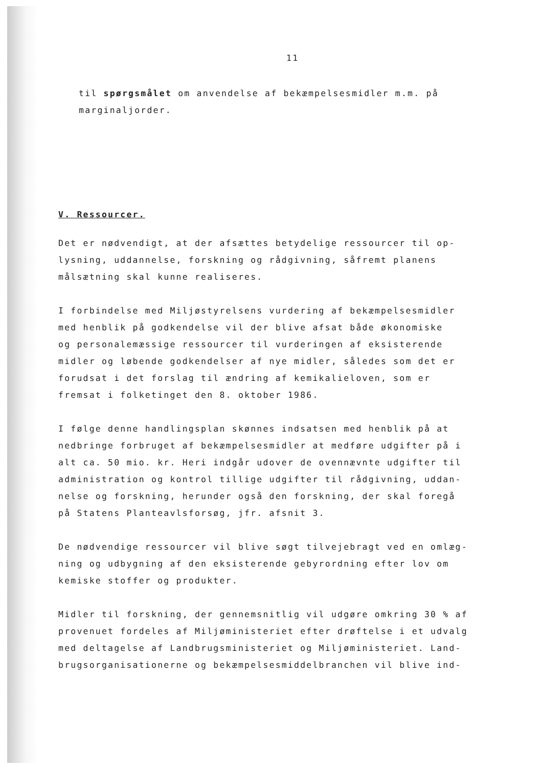11
til spørgsmålet om anvendelse af bekæmpelsesmidler m.m. på
marginaljorder.
V. Ressourcer.
Det er nødvendigt, at der afsættes betydelige ressourcer til op-
lysning, uddannelse, forskning og rådgivning, såfremt planens
målsætning skal kunne realiseres.
I forbindelse med Miljøstyrelsens vurdering af bekæmpelsesmidler
med henblik på godkendelse vil der blive afsat både økonomiske
og personalemæssige ressourcer til vurderingen af eksisterende
midler og løbende godkendelser af nye midler, således som det er
forudsat i det forslag til ændring af kemikalieloven, som er
fremsat i folketinget den 8. oktober 1986.
I følge denne handlingsplan skønnes indsatsen med henblik på at
nedbringe forbruget af bekæmpelsesmidler at medføre udgifter på i
alt ca. 50 mio. kr. Heri indgår udover de ovennævnte udgifter til
administration og kontrol tillige udgifter til rådgivning, uddan-
nelse og forskning, herunder også den forskning, der skal foregå
på Statens Planteavlsforsøg, jfr. afsnit 3.
De nødvendige ressourcer vil blive søgt tilvejebragt ved en omlæg-
ning og udbygning af den eksisterende gebyrordning efter lov om
kemiske stoffer og produkter.
Midler til forskning, der gennemsnitlig vil udgøre omkring 30 % af
provenuet fordeles af Miljøministeriet efter drøftelse i et udvalg
med deltagelse af Landbrugsministeriet og Miljøministeriet. Land-
brugsorganisationerne og bekæmpelsesmiddelbranchen vil blive ind-